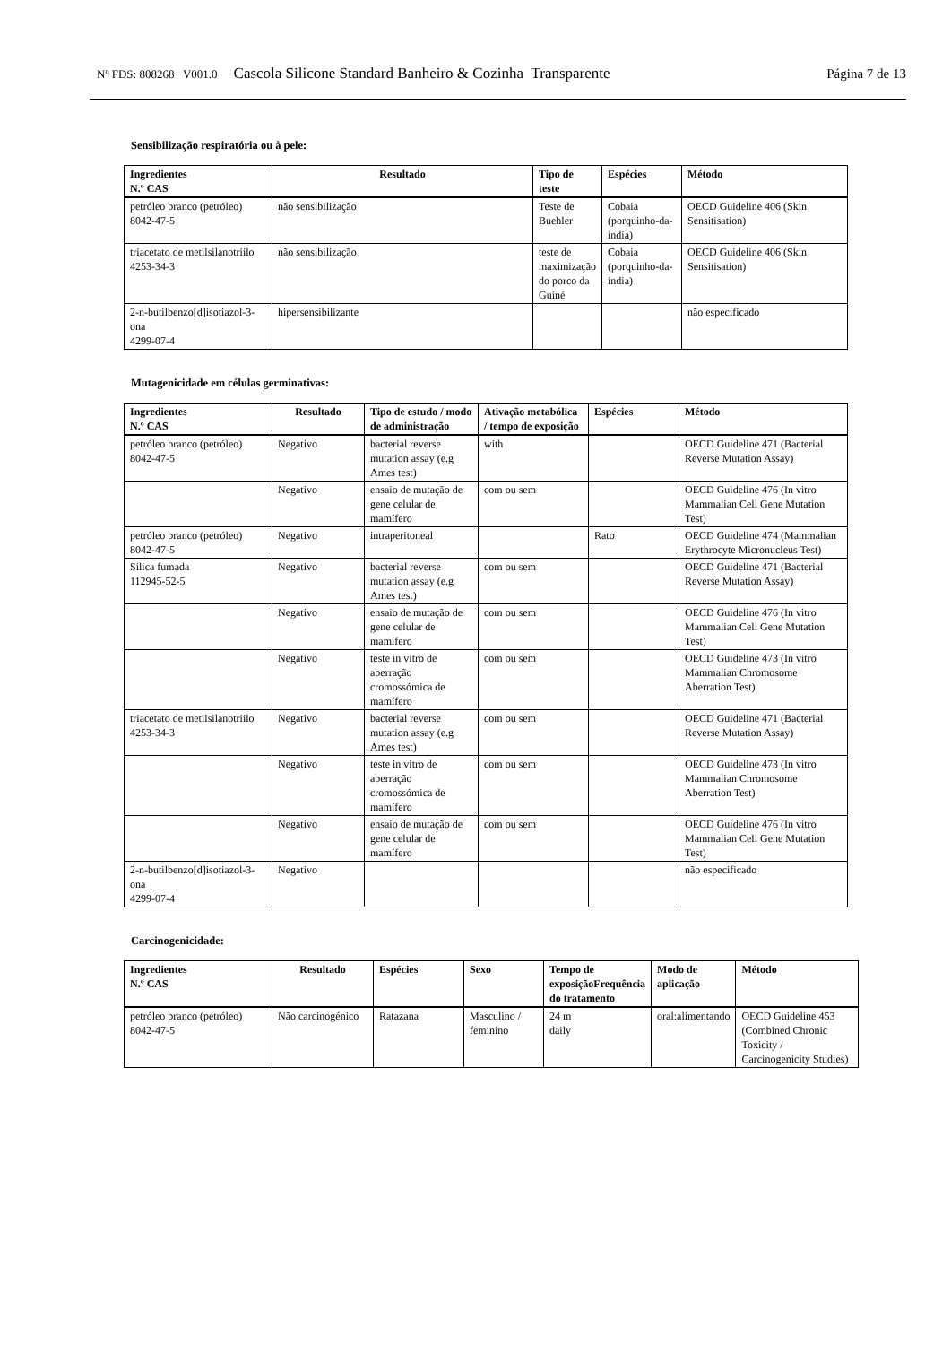Nº FDS: 808268 V001.0 Cascola Silicone Standard Banheiro & Cozinha Transparente Página 7 de 13
Sensibilização respiratória ou à pele:
| Ingredientes N.º CAS | Resultado | Tipo de teste | Espécies | Método |
| --- | --- | --- | --- | --- |
| petróleo branco (petróleo) 8042-47-5 | não sensibilização | Teste de Buehler | Cobaia (porquinho-da-índia) | OECD Guideline 406 (Skin Sensitisation) |
| triacetato de metilsilanotriilo 4253-34-3 | não sensibilização | teste de maximização do porco da Guiné | Cobaia (porquinho-da-índia) | OECD Guideline 406 (Skin Sensitisation) |
| 2-n-butilbenzo[d]isotiazol-3-ona 4299-07-4 | hipersensibilizante | | | não especificado |
Mutagenicidade em células germinativas:
| Ingredientes N.º CAS | Resultado | Tipo de estudo / modo de administração | Ativação metabólica / tempo de exposição | Espécies | Método |
| --- | --- | --- | --- | --- | --- |
| petróleo branco (petróleo) 8042-47-5 | Negativo | bacterial reverse mutation assay (e.g Ames test) | with | | OECD Guideline 471 (Bacterial Reverse Mutation Assay) |
| | Negativo | ensaio de mutação de gene celular de mamífero | com ou sem | | OECD Guideline 476 (In vitro Mammalian Cell Gene Mutation Test) |
| petróleo branco (petróleo) 8042-47-5 | Negativo | intraperitoneal | | Rato | OECD Guideline 474 (Mammalian Erythrocyte Micronucleus Test) |
| Silica fumada 112945-52-5 | Negativo | bacterial reverse mutation assay (e.g Ames test) | com ou sem | | OECD Guideline 471 (Bacterial Reverse Mutation Assay) |
| | Negativo | ensaio de mutação de gene celular de mamífero | com ou sem | | OECD Guideline 476 (In vitro Mammalian Cell Gene Mutation Test) |
| | Negativo | teste in vitro de aberração cromossómica de mamífero | com ou sem | | OECD Guideline 473 (In vitro Mammalian Chromosome Aberration Test) |
| triacetato de metilsilanotriilo 4253-34-3 | Negativo | bacterial reverse mutation assay (e.g Ames test) | com ou sem | | OECD Guideline 471 (Bacterial Reverse Mutation Assay) |
| | Negativo | teste in vitro de aberração cromossómica de mamífero | com ou sem | | OECD Guideline 473 (In vitro Mammalian Chromosome Aberration Test) |
| | Negativo | ensaio de mutação de gene celular de mamífero | com ou sem | | OECD Guideline 476 (In vitro Mammalian Cell Gene Mutation Test) |
| 2-n-butilbenzo[d]isotiazol-3-ona 4299-07-4 | Negativo | | | | não especificado |
Carcinogenicidade:
| Ingredientes N.º CAS | Resultado | Espécies | Sexo | Tempo de exposiçãoFrequência do tratamento | Modo de aplicação | Método |
| --- | --- | --- | --- | --- | --- | --- |
| petróleo branco (petróleo) 8042-47-5 | Não carcinogénico | Ratazana | Masculino / feminino | 24 m daily | oral:alimentando | OECD Guideline 453 (Combined Chronic Toxicity / Carcinogenicity Studies) |